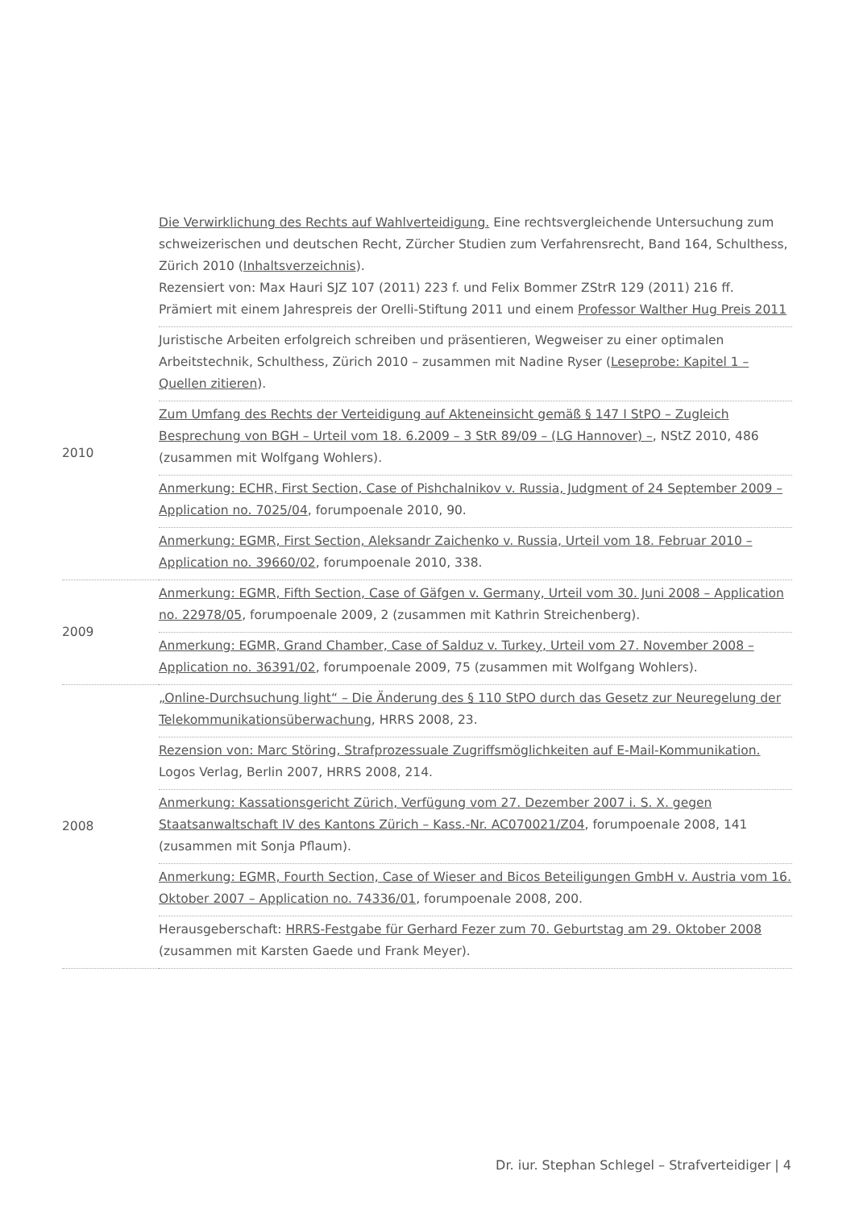| | Die Verwirklichung des Rechts auf Wahlverteidigung. Eine rechtsvergleichende Untersuchung zum schweizerischen und deutschen Recht, Zürcher Studien zum Verfahrensrecht, Band 164, Schulthess, Zürich 2010 ( Inhaltsverzeichnis ). Rezensiert von: Max Hauri SJZ 107 (2011) 223 f. und Felix Bommer ZStrR 129 (2011) 216 ff. Prämiert mit einem Jahrespreis der Orelli-Stiftung 2011 und einem Professor Walther Hug Preis 2011 |
| 2010 | Juristische Arbeiten erfolgreich schreiben und präsentieren, Wegweiser zu einer optimalen Arbeitstechnik, Schulthess, Zürich 2010 – zusammen mit Nadine Ryser ( Leseprobe: Kapitel 1 – Quellen zitieren ). Zum Umfang des Rechts der Verteidigung auf Akteneinsicht gemäß § 147 I StPO – Zugleich Besprechung von BGH – Urteil vom 18. 6.2009 – 3 StR 89/09 – (LG Hannover) – , NStZ 2010, 486 (zusammen mit Wolfgang Wohlers). Anmerkung: ECHR, First Section, Case of Pishchalnikov v. Russia, Judgment of 24 September 2009 – Application no. 7025/04 , forumpoenale 2010, 90. Anmerkung: EGMR, First Section, Aleksandr Zaichenko v. Russia, Urteil vom 18. Februar 2010 – Application no. 39660/02 , forumpoenale 2010, 338. |
| 2009 | Anmerkung: EGMR, Fifth Section, Case of Gäfgen v. Germany, Urteil vom 30. Juni 2008 – Application no. 22978/05 , forumpoenale 2009, 2 (zusammen mit Kathrin Streichenberg). Anmerkung: EGMR, Grand Chamber, Case of Salduz v. Turkey, Urteil vom 27. November 2008 – Application no. 36391/02 , forumpoenale 2009, 75 (zusammen mit Wolfgang Wohlers). |
| 2008 | „Online-Durchsuchung light“ – Die Änderung des § 110 StPO durch das Gesetz zur Neuregelung der Telekommunikationsüberwachung , HRRS 2008, 23. Rezension von: Marc Störing, Strafprozessuale Zugriffsmöglichkeiten auf E-Mail-Kommunikation. Logos Verlag, Berlin 2007, HRRS 2008, 214. Anmerkung: Kassationsgericht Zürich, Verfügung vom 27. Dezember 2007 i. S. X. gegen Staatsanwaltschaft IV des Kantons Zürich – Kass.-Nr. AC070021/Z04 , forumpoenale 2008, 141 (zusammen mit Sonja Pflaum). Anmerkung: EGMR, Fourth Section, Case of Wieser and Bicos Beteiligungen GmbH v. Austria vom 16. Oktober 2007 – Application no. 74336/01 , forumpoenale 2008, 200. Herausgeberschaft: HRRS-Festgabe für Gerhard Fezer zum 70. Geburtstag am 29. Oktober 2008 (zusammen mit Karsten Gaede und Frank Meyer). |
Dr. iur. Stephan Schlegel – Strafverteidiger | 4